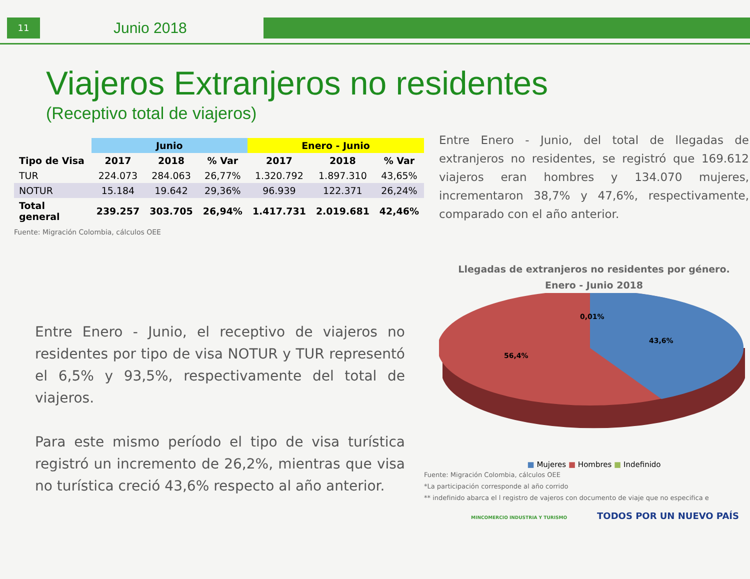11
Junio 2018
Viajeros Extranjeros no residentes
(Receptivo total de viajeros)
| | Junio | | | Enero - Junio | | |
| --- | --- | --- | --- | --- | --- | --- |
| Tipo de Visa | 2017 | 2018 | % Var | 2017 | 2018 | % Var |
| TUR | 224.073 | 284.063 | 26,77% | 1.320.792 | 1.897.310 | 43,65% |
| NOTUR | 15.184 | 19.642 | 29,36% | 96.939 | 122.371 | 26,24% |
| Total general | 239.257 | 303.705 | 26,94% | 1.417.731 | 2.019.681 | 42,46% |
Fuente: Migración Colombia, cálculos OEE
Entre Enero - Junio, el receptivo de viajeros no residentes por tipo de visa NOTUR y TUR representó el 6,5% y 93,5%, respectivamente del total de viajeros.
Para este mismo período el tipo de visa turística registró un incremento de 26,2%, mientras que visa no turística creció 43,6% respecto al año anterior.
Entre Enero - Junio, del total de llegadas de extranjeros no residentes, se registró que 169.612 viajeros eran hombres y 134.070 mujeres, incrementaron 38,7% y 47,6%, respectivamente, comparado con el año anterior.
Llegadas de extranjeros no residentes por género.
Enero - Junio 2018
0,01%
43,6%
56,4%
■ Mujeres ■ Hombres ■ Indefinido
Fuente: Migración Colombia, cálculos OEE
*La participación corresponde al año corrido
** indefinido abarca el l registro de vajeros con documento de viaje que no especifica e
MINCOMERCIO INDUSTRIA Y TURISMO TODOS POR UN NUEVO PAÍS